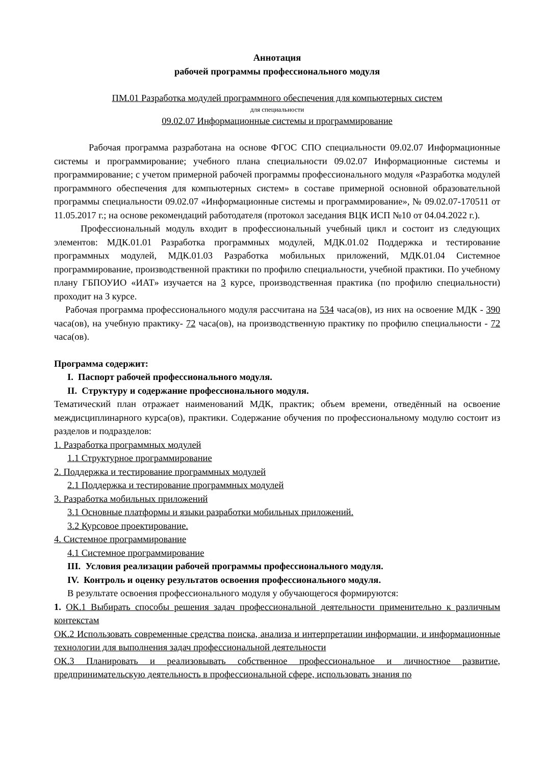Аннотация
рабочей программы профессионального модуля
ПМ.01 Разработка модулей программного обеспечения для компьютерных систем
для специальности
09.02.07 Информационные системы и программирование
Рабочая программа разработана на основе ФГОС СПО специальности 09.02.07 Информационные системы и программирование; учебного плана специальности 09.02.07 Информационные системы и программирование; с учетом примерной рабочей программы профессионального модуля «Разработка модулей программного обеспечения для компьютерных систем» в составе примерной основной образовательной программы специальности 09.02.07 «Информационные системы и программирование», № 09.02.07-170511 от 11.05.2017 г.; на основе рекомендаций работодателя (протокол заседания ВЦК ИСП №10 от 04.04.2022 г.).
Профессиональный модуль входит в профессиональный учебный цикл и состоит из следующих элементов: МДК.01.01 Разработка программных модулей, МДК.01.02 Поддержка и тестирование программных модулей, МДК.01.03 Разработка мобильных приложений, МДК.01.04 Системное программирование, производственной практики по профилю специальности, учебной практики. По учебному плану ГБПОУИО «ИАТ» изучается на 3 курсе, производственная практика (по профилю специальности) проходит на 3 курсе.
Рабочая программа профессионального модуля рассчитана на 534 часа(ов), из них на освоение МДК - 390 часа(ов), на учебную практику- 72 часа(ов), на производственную практику по профилю специальности - 72 часа(ов).
Программа содержит:
I. Паспорт рабочей профессионального модуля.
II. Структуру и содержание профессионального модуля.
Тематический план отражает наименований МДК, практик; объем времени, отведённый на освоение междисциплинарного курса(ов), практики. Содержание обучения по профессиональному модулю состоит из разделов и подразделов:
1. Разработка программных модулей
1.1 Структурное программирование
2. Поддержка и тестирование программных модулей
2.1 Поддержка и тестирование программных модулей
3. Разработка мобильных приложений
3.1 Основные платформы и языки разработки мобильных приложений.
3.2 Курсовое проектирование.
4. Системное программирование
4.1 Системное программирование
III. Условия реализации рабочей программы профессионального модуля.
IV. Контроль и оценку результатов освоения профессионального модуля.
В результате освоения профессионального модуля у обучающегося формируются:
1. ОК.1 Выбирать способы решения задач профессиональной деятельности применительно к различным контекстам
ОК.2 Использовать современные средства поиска, анализа и интерпретации информации, и информационные технологии для выполнения задач профессиональной деятельности
ОК.3 Планировать и реализовывать собственное профессиональное и личностное развитие, предпринимательскую деятельность в профессиональной сфере, использовать знания по